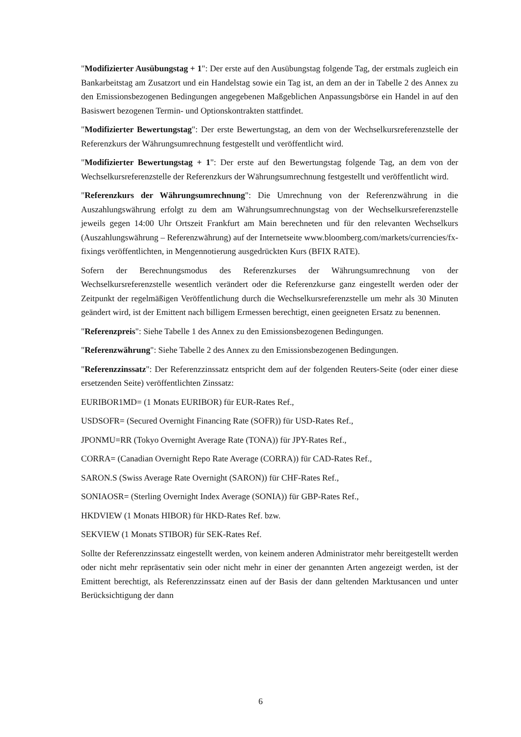"Modifizierter Ausübungstag + 1": Der erste auf den Ausübungstag folgende Tag, der erstmals zugleich ein Bankarbeitstag am Zusatzort und ein Handelstag sowie ein Tag ist, an dem an der in Tabelle 2 des Annex zu den Emissionsbezogenen Bedingungen angegebenen Maßgeblichen Anpassungsbörse ein Handel in auf den Basiswert bezogenen Termin- und Optionskontrakten stattfindet.
"Modifizierter Bewertungstag": Der erste Bewertungstag, an dem von der Wechselkursreferenzstelle der Referenzkurs der Währungsumrechnung festgestellt und veröffentlicht wird.
"Modifizierter Bewertungstag + 1": Der erste auf den Bewertungstag folgende Tag, an dem von der Wechselkursreferenzstelle der Referenzkurs der Währungsumrechnung festgestellt und veröffentlicht wird.
"Referenzkurs der Währungsumrechnung": Die Umrechnung von der Referenzwährung in die Auszahlungswährung erfolgt zu dem am Währungsumrechnungstag von der Wechselkursreferenzstelle jeweils gegen 14:00 Uhr Ortszeit Frankfurt am Main berechneten und für den relevanten Wechselkurs (Auszahlungswährung – Referenzwährung) auf der Internetseite www.bloomberg.com/markets/currencies/fx-fixings veröffentlichten, in Mengennotierung ausgedrückten Kurs (BFIX RATE).
Sofern der Berechnungsmodus des Referenzkurses der Währungsumrechnung von der Wechselkursreferenzstelle wesentlich verändert oder die Referenzkurse ganz eingestellt werden oder der Zeitpunkt der regelmäßigen Veröffentlichung durch die Wechselkursreferenzstelle um mehr als 30 Minuten geändert wird, ist der Emittent nach billigem Ermessen berechtigt, einen geeigneten Ersatz zu benennen.
"Referenzpreis": Siehe Tabelle 1 des Annex zu den Emissionsbezogenen Bedingungen.
"Referenzwährung": Siehe Tabelle 2 des Annex zu den Emissionsbezogenen Bedingungen.
"Referenzzinssatz": Der Referenzzinssatz entspricht dem auf der folgenden Reuters-Seite (oder einer diese ersetzenden Seite) veröffentlichten Zinssatz:
EURIBOR1MD= (1 Monats EURIBOR) für EUR-Rates Ref.,
USDSOFR= (Secured Overnight Financing Rate (SOFR)) für USD-Rates Ref.,
JPONMU=RR (Tokyo Overnight Average Rate (TONA)) für JPY-Rates Ref.,
CORRA= (Canadian Overnight Repo Rate Average (CORRA)) für CAD-Rates Ref.,
SARON.S (Swiss Average Rate Overnight (SARON)) für CHF-Rates Ref.,
SONIAOSR= (Sterling Overnight Index Average (SONIA)) für GBP-Rates Ref.,
HKDVIEW (1 Monats HIBOR) für HKD-Rates Ref. bzw.
SEKVIEW (1 Monats STIBOR) für SEK-Rates Ref.
Sollte der Referenzzinssatz eingestellt werden, von keinem anderen Administrator mehr bereitgestellt werden oder nicht mehr repräsentativ sein oder nicht mehr in einer der genannten Arten angezeigt werden, ist der Emittent berechtigt, als Referenzzinssatz einen auf der Basis der dann geltenden Marktusancen und unter Berücksichtigung der dann
6